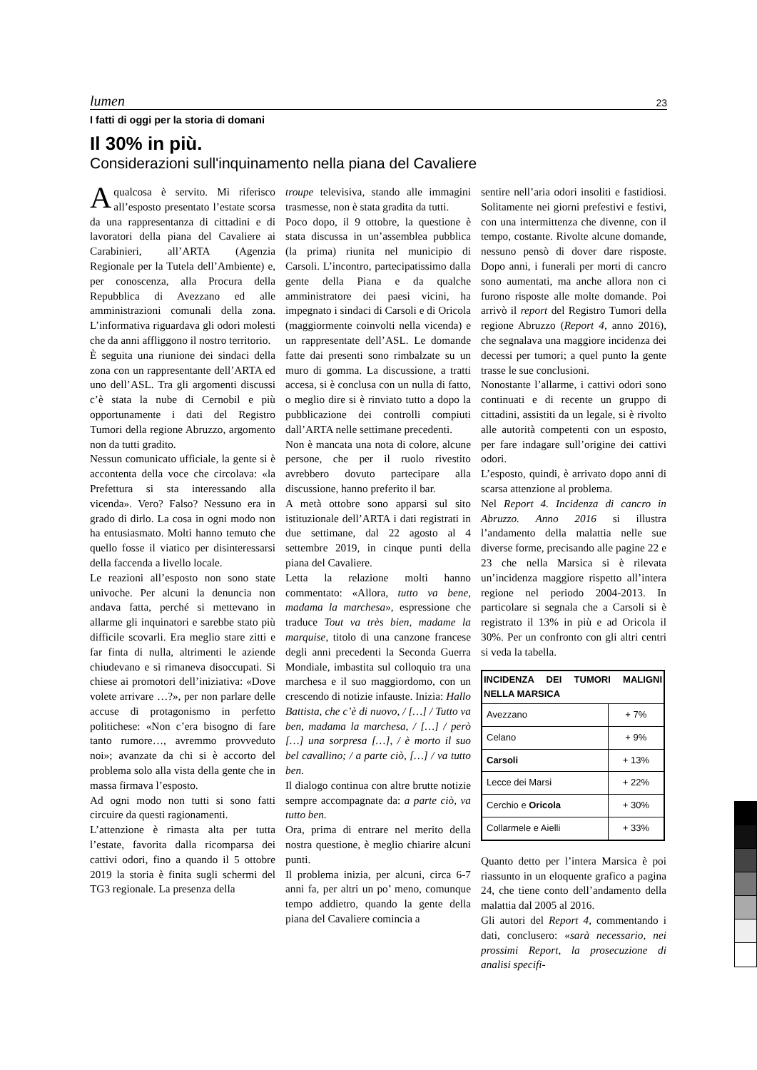lumen 23
I fatti di oggi per la storia di domani
Il 30% in più.
Considerazioni sull'inquinamento nella piana del Cavaliere
A qualcosa è servito. Mi riferisco all’esposto presentato l’estate scorsa da una rappresentanza di cittadini e di lavoratori della piana del Cavaliere ai Carabinieri, all’ARTA (Agenzia Regionale per la Tutela dell’Ambiente) e, per conoscenza, alla Procura della Repubblica di Avezzano ed alle amministrazioni comunali della zona. L’informativa riguardava gli odori molesti che da anni affliggono il nostro territorio.
È seguita una riunione dei sindaci della zona con un rappresentante dell’ARTA ed uno dell’ASL. Tra gli argomenti discussi c’è stata la nube di Cernobil e più opportunamente i dati del Registro Tumori della regione Abruzzo, argomento non da tutti gradito.
Nessun comunicato ufficiale, la gente si è accontenta della voce che circolava: «la Prefettura si sta interessando alla vicenda». Vero? Falso? Nessuno era in grado di dirlo. La cosa in ogni modo non ha entusiasmato. Molti hanno temuto che quello fosse il viatico per disinteressarsi della faccenda a livello locale.
Le reazioni all’esposto non sono state univoche. Per alcuni la denuncia non andava fatta, perché si mettevano in allarme gli inquinatori e sarebbe stato più difficile scovarli. Era meglio stare zitti e far finta di nulla, altrimenti le aziende chiudevano e si rimaneva disoccupati. Si chiese ai promotori dell’iniziativa: «Dove volete arrivare …?», per non parlare delle accuse di protagonismo in perfetto politichese: «Non c’era bisogno di fare tanto rumore…, avremmo provveduto noi»; avanzate da chi si è accorto del problema solo alla vista della gente che in massa firmava l’esposto.
Ad ogni modo non tutti si sono fatti circuire da questi ragionamenti.
L’attenzione è rimasta alta per tutta l’estate, favorita dalla ricomparsa dei cattivi odori, fino a quando il 5 ottobre 2019 la storia è finita sugli schermi del TG3 regionale. La presenza della
troupe televisiva, stando alle immagini trasmesse, non è stata gradita da tutti.
Poco dopo, il 9 ottobre, la questione è stata discussa in un’assemblea pubblica (la prima) riunita nel municipio di Carsoli. L’incontro, partecipatissimo dalla gente della Piana e da qualche amministratore dei paesi vicini, ha impegnato i sindaci di Carsoli e di Oricola (maggiormente coinvolti nella vicenda) e un rappresentate dell’ASL. Le domande fatte dai presenti sono rimbalzate su un muro di gomma. La discussione, a tratti accesa, si è conclusa con un nulla di fatto, o meglio dire si è rinviato tutto a dopo la pubblicazione dei controlli compiuti dall’ARTA nelle settimane precedenti.
Non è mancata una nota di colore, alcune persone, che per il ruolo rivestito avrebbero dovuto partecipare alla discussione, hanno preferito il bar.
A metà ottobre sono apparsi sul sito istituzionale dell’ARTA i dati registrati in due settimane, dal 22 agosto al 4 settembre 2019, in cinque punti della piana del Cavaliere.
Letta la relazione molti hanno commentato: «Allora, tutto va bene, madama la marchesa», espressione che traduce Tout va très bien, madame la marquise, titolo di una canzone francese degli anni precedenti la Seconda Guerra Mondiale, imbastita sul colloquio tra una marchesa e il suo maggiordomo, con un crescendo di notizie infauste. Inizia: Hallo Battista, che c’è di nuovo, / […] / Tutto va ben, madama la marchesa, / […] / però […] una sorpresa […], / è morto il suo bel cavallino; / a parte ciò, […] / va tutto ben.
Il dialogo continua con altre brutte notizie sempre accompagnate da: a parte ciò, va tutto ben.
Ora, prima di entrare nel merito della nostra questione, è meglio chiarire alcuni punti.
Il problema inizia, per alcuni, circa 6-7 anni fa, per altri un po’ meno, comunque tempo addietro, quando la gente della piana del Cavaliere comincia a
sentire nell’aria odori insoliti e fastidiosi. Solitamente nei giorni prefestivi e festivi, con una intermittenza che divenne, con il tempo, costante. Rivolte alcune domande, nessuno pensò di dover dare risposte. Dopo anni, i funerali per morti di cancro sono aumentati, ma anche allora non ci furono risposte alle molte domande. Poi arrivò il report del Registro Tumori della regione Abruzzo (Report 4, anno 2016), che segnalava una maggiore incidenza dei decessi per tumori; a quel punto la gente trasse le sue conclusioni.
Nonostante l’allarme, i cattivi odori sono continuati e di recente un gruppo di cittadini, assistiti da un legale, si è rivolto alle autorità competenti con un esposto, per fare indagare sull’origine dei cattivi odori.
L’esposto, quindi, è arrivato dopo anni di scarsa attenzione al problema.
Nel Report 4. Incidenza di cancro in Abruzzo. Anno 2016 si illustra l’andamento della malattia nelle sue diverse forme, precisando alle pagine 22 e 23 che nella Marsica si è rilevata un’incidenza maggiore rispetto all’intera regione nel periodo 2004-2013. In particolare si segnala che a Carsoli si è registrato il 13% in più e ad Oricola il 30%. Per un confronto con gli altri centri si veda la tabella.
| INCIDENZA DEI TUMORI MALIGNI NELLA MARSICA | |
| --- | --- |
| Avezzano | + 7% |
| Celano | + 9% |
| Carsoli | + 13% |
| Lecce dei Marsi | + 22% |
| Cerchio e Oricola | + 30% |
| Collarmele e Aielli | + 33% |
Quanto detto per l’intera Marsica è poi riassunto in un eloquente grafico a pagina 24, che tiene conto dell’andamento della malattia dal 2005 al 2016.
Gli autori del Report 4, commentando i dati, conclusero: «sarà necessario, nei prossimi Report, la prosecuzione di analisi specifi-